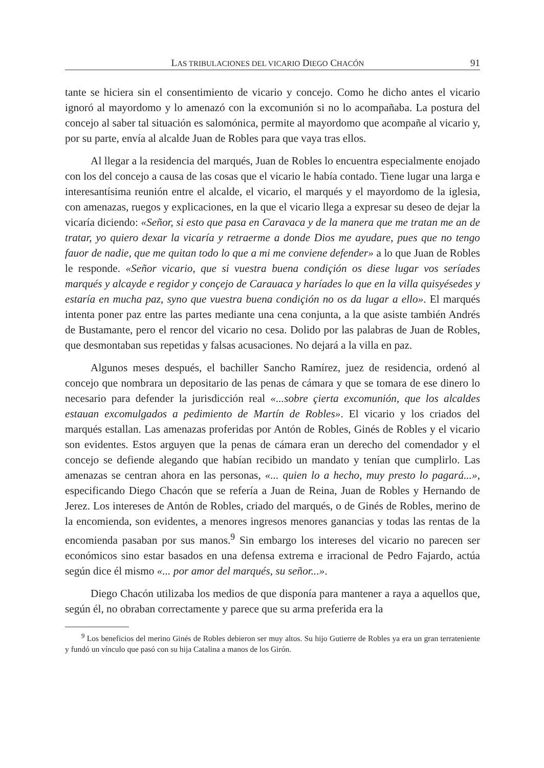LAS TRIBULACIONES DEL VICARIO DIEGO CHACÓN 91
tante se hiciera sin el consentimiento de vicario y concejo. Como he dicho antes el vicario ignoró al mayordomo y lo amenazó con la excomunión si no lo acompañaba. La postura del concejo al saber tal situación es salomónica, permite al mayordomo que acompañe al vicario y, por su parte, envía al alcalde Juan de Robles para que vaya tras ellos.
Al llegar a la residencia del marqués, Juan de Robles lo encuentra especialmente enojado con los del concejo a causa de las cosas que el vicario le había contado. Tiene lugar una larga e interesantísima reunión entre el alcalde, el vicario, el marqués y el mayordomo de la iglesia, con amenazas, ruegos y explicaciones, en la que el vicario llega a expresar su deseo de dejar la vicaría diciendo: «Señor, si esto que pasa en Caravaca y de la manera que me tratan me an de tratar, yo quiero dexar la vicaría y retraerme a donde Dios me ayudare, pues que no tengo fauor de nadie, que me quitan todo lo que a mi me conviene defender» a lo que Juan de Robles le responde. «Señor vicario, que si vuestra buena condiçión os diese lugar vos seríades marqués y alcayde e regidor y conçejo de Carauaca y haríades lo que en la villa quisyésedes y estaría en mucha paz, syno que vuestra buena condiçión no os da lugar a ello». El marqués intenta poner paz entre las partes mediante una cena conjunta, a la que asiste también Andrés de Bustamante, pero el rencor del vicario no cesa. Dolido por las palabras de Juan de Robles, que desmontaban sus repetidas y falsas acusaciones. No dejará a la villa en paz.
Algunos meses después, el bachiller Sancho Ramírez, juez de residencia, ordenó al concejo que nombrara un depositario de las penas de cámara y que se tomara de ese dinero lo necesario para defender la jurisdicción real «...sobre çierta excomunión, que los alcaldes estauan excomulgados a pedimiento de Martín de Robles». El vicario y los criados del marqués estallan. Las amenazas proferidas por Antón de Robles, Ginés de Robles y el vicario son evidentes. Estos arguyen que la penas de cámara eran un derecho del comendador y el concejo se defiende alegando que habían recibido un mandato y tenían que cumplirlo. Las amenazas se centran ahora en las personas, «... quien lo a hecho, muy presto lo pagará...», especificando Diego Chacón que se refería a Juan de Reina, Juan de Robles y Hernando de Jerez. Los intereses de Antón de Robles, criado del marqués, o de Ginés de Robles, merino de la encomienda, son evidentes, a menores ingresos menores ganancias y todas las rentas de la encomienda pasaban por sus manos.<sup>9</sup> Sin embargo los intereses del vicario no parecen ser económicos sino estar basados en una defensa extrema e irracional de Pedro Fajardo, actúa según dice él mismo «... por amor del marqués, su señor...».
Diego Chacón utilizaba los medios de que disponía para mantener a raya a aquellos que, según él, no obraban correctamente y parece que su arma preferida era la
<sup>9</sup> Los beneficios del merino Ginés de Robles debieron ser muy altos. Su hijo Gutierre de Robles ya era un gran terrateniente y fundó un vínculo que pasó con su hija Catalina a manos de los Girón.